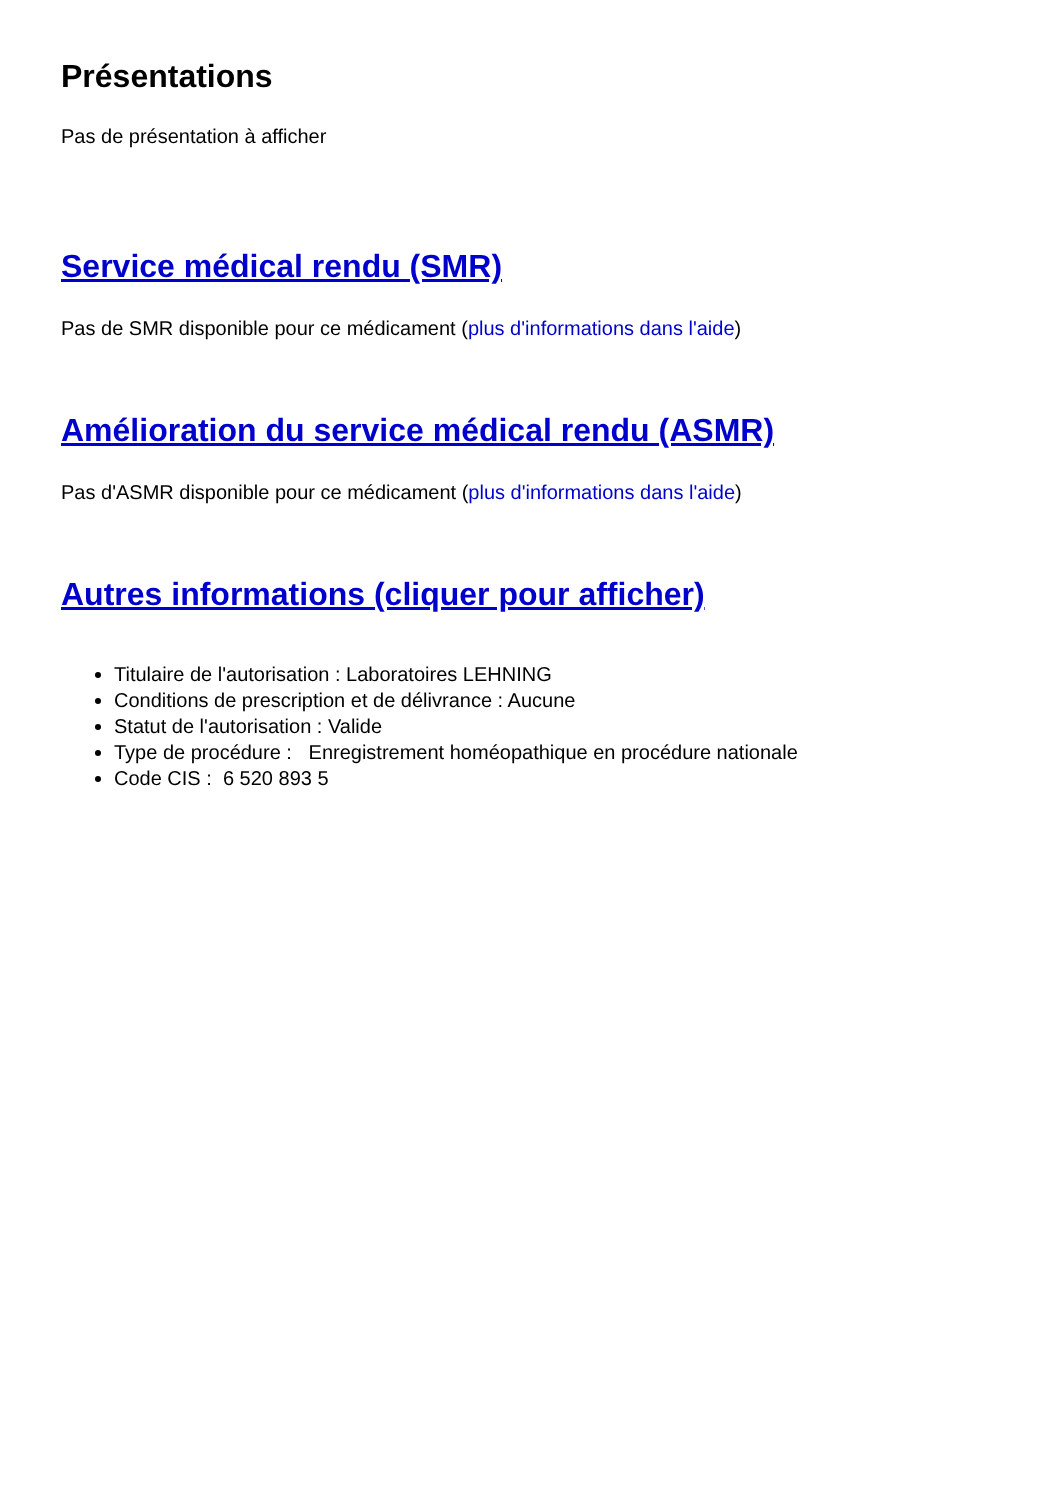Présentations
Pas de présentation à afficher
Service médical rendu (SMR)
Pas de SMR disponible pour ce médicament (plus d'informations dans l'aide)
Amélioration du service médical rendu (ASMR)
Pas d'ASMR disponible pour ce médicament (plus d'informations dans l'aide)
Autres informations (cliquer pour afficher)
Titulaire de l'autorisation : Laboratoires LEHNING
Conditions de prescription et de délivrance : Aucune
Statut de l'autorisation : Valide
Type de procédure : Enregistrement homéopathique en procédure nationale
Code CIS : 6 520 893 5